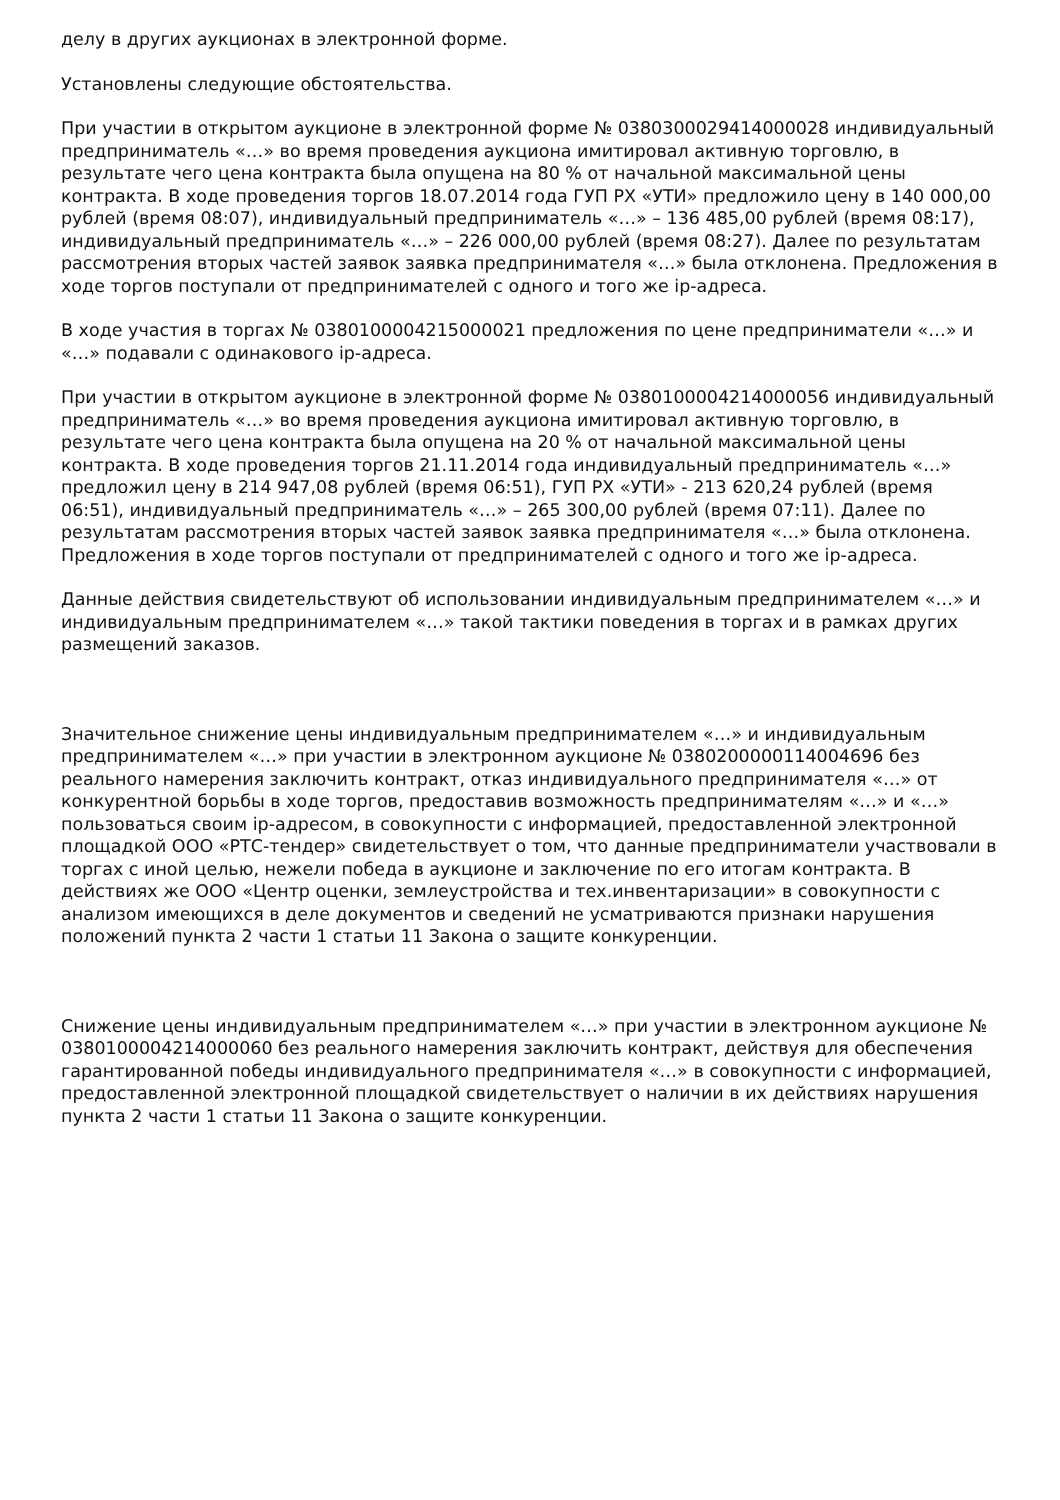делу в других аукционах в электронной форме.
Установлены следующие обстоятельства.
При участии в открытом аукционе в электронной форме № 0380300029414000028 индивидуальный предприниматель «…» во время проведения аукциона имитировал активную торговлю, в результате чего цена контракта была опущена на 80 % от начальной максимальной цены контракта. В ходе проведения торгов 18.07.2014 года ГУП РХ «УТИ» предложило цену в 140 000,00 рублей (время 08:07), индивидуальный предприниматель «…» – 136 485,00 рублей (время 08:17), индивидуальный предприниматель «…» – 226 000,00 рублей (время 08:27). Далее по результатам рассмотрения вторых частей заявок заявка предпринимателя «…» была отклонена. Предложения в ходе торгов поступали от предпринимателей с одного и того же ip-адреса.
В ходе участия в торгах № 0380100004215000021 предложения по цене предприниматели «…» и «…» подавали с одинакового ip-адреса.
При участии в открытом аукционе в электронной форме № 0380100004214000056 индивидуальный предприниматель «…» во время проведения аукциона имитировал активную торговлю, в результате чего цена контракта была опущена на 20 % от начальной максимальной цены контракта. В ходе проведения торгов 21.11.2014 года индивидуальный предприниматель «…» предложил цену в 214 947,08 рублей (время 06:51), ГУП РХ «УТИ» - 213 620,24 рублей (время 06:51), индивидуальный предприниматель «…» – 265 300,00 рублей (время 07:11). Далее по результатам рассмотрения вторых частей заявок заявка предпринимателя «…» была отклонена. Предложения в ходе торгов поступали от предпринимателей с одного и того же ip-адреса.
Данные действия свидетельствуют об использовании индивидуальным предпринимателем «…» и индивидуальным предпринимателем «…» такой тактики поведения в торгах и в рамках других размещений заказов.
Значительное снижение цены индивидуальным предпринимателем «…» и индивидуальным предпринимателем «…» при участии в электронном аукционе № 0380200000114004696 без реального намерения заключить контракт, отказ индивидуального предпринимателя «…» от конкурентной борьбы в ходе торгов, предоставив возможность предпринимателям «…» и «…» пользоваться своим ip-адресом, в совокупности с информацией, предоставленной электронной площадкой ООО «РТС-тендер» свидетельствует о том, что данные предприниматели участвовали в торгах с иной целью, нежели победа в аукционе и заключение по его итогам контракта. В действиях же ООО «Центр оценки, землеустройства и тех.инвентаризации» в совокупности с анализом имеющихся в деле документов и сведений не усматриваются признаки нарушения положений пункта 2 части 1 статьи 11 Закона о защите конкуренции.
Снижение цены индивидуальным предпринимателем «…» при участии в электронном аукционе № 0380100004214000060 без реального намерения заключить контракт, действуя для обеспечения гарантированной победы индивидуального предпринимателя «…» в совокупности с информацией, предоставленной электронной площадкой свидетельствует о наличии в их действиях нарушения пункта 2 части 1 статьи 11 Закона о защите конкуренции.